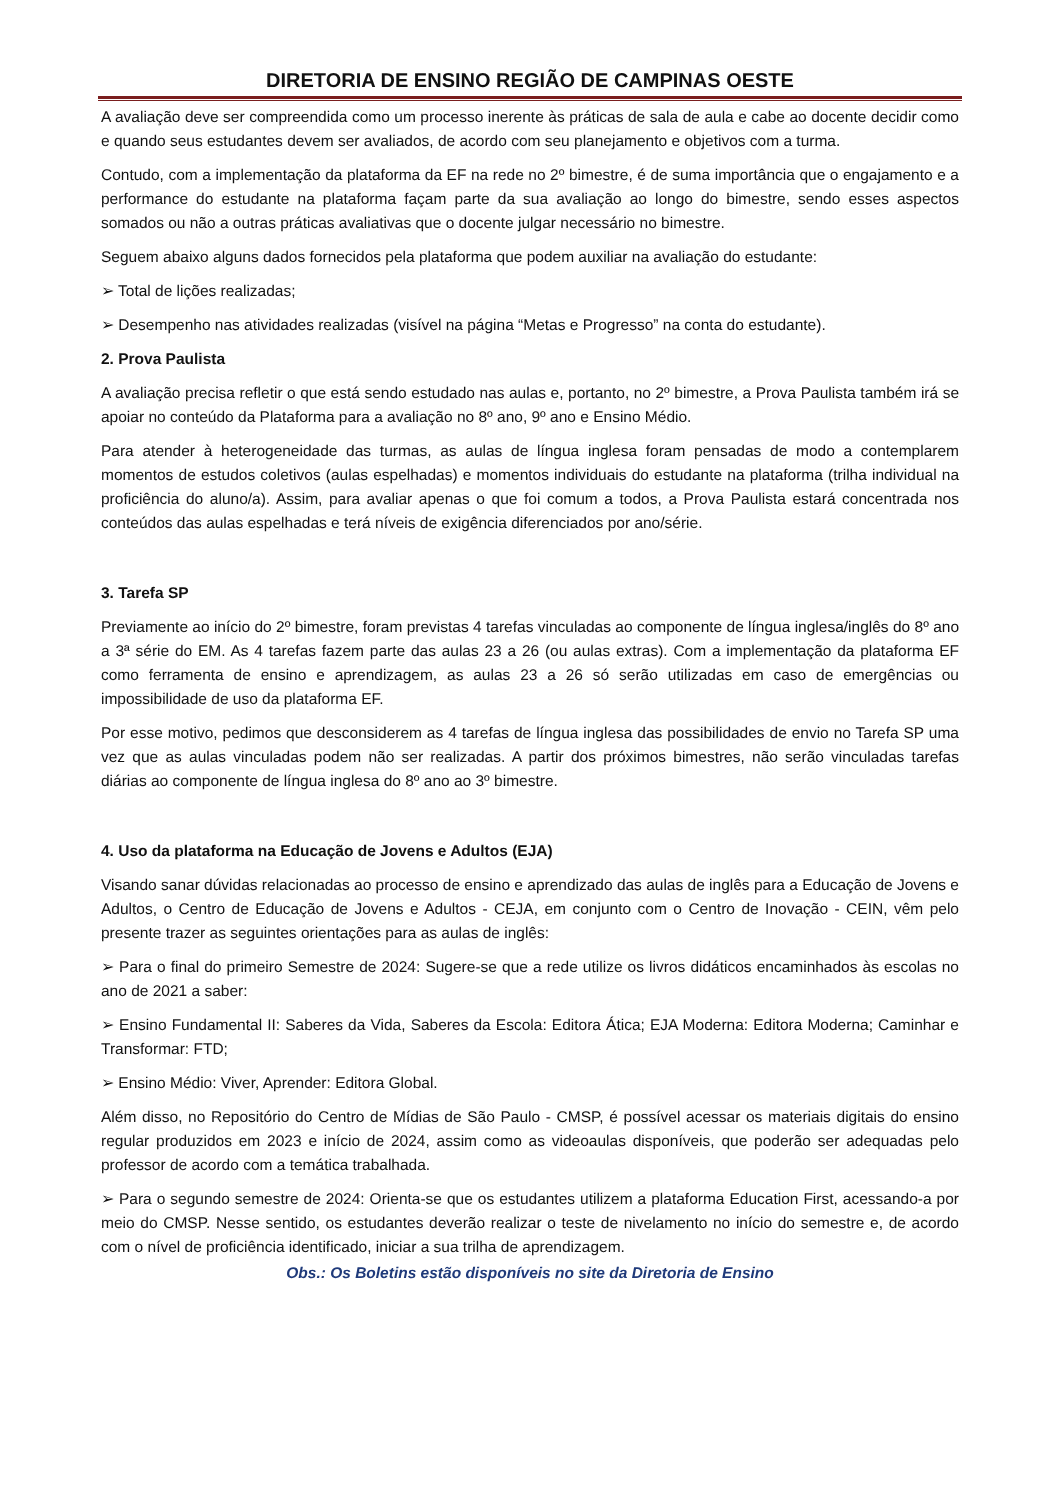DIRETORIA DE ENSINO REGIÃO DE CAMPINAS OESTE
A avaliação deve ser compreendida como um processo inerente às práticas de sala de aula e cabe ao docente decidir como e quando seus estudantes devem ser avaliados, de acordo com seu planejamento e objetivos com a turma.
Contudo, com a implementação da plataforma da EF na rede no 2º bimestre, é de suma importância que o engajamento e a performance do estudante na plataforma façam parte da sua avaliação ao longo do bimestre, sendo esses aspectos somados ou não a outras práticas avaliativas que o docente julgar necessário no bimestre.
Seguem abaixo alguns dados fornecidos pela plataforma que podem auxiliar na avaliação do estudante:
➢ Total de lições realizadas;
➢ Desempenho nas atividades realizadas (visível na página “Metas e Progresso” na conta do estudante).
2. Prova Paulista
A avaliação precisa refletir o que está sendo estudado nas aulas e, portanto, no 2º bimestre, a Prova Paulista também irá se apoiar no conteúdo da Plataforma para a avaliação no 8º ano, 9º ano e Ensino Médio.
Para atender à heterogeneidade das turmas, as aulas de língua inglesa foram pensadas de modo a contemplarem momentos de estudos coletivos (aulas espelhadas) e momentos individuais do estudante na plataforma (trilha individual na proficiência do aluno/a). Assim, para avaliar apenas o que foi comum a todos, a Prova Paulista estará concentrada nos conteúdos das aulas espelhadas e terá níveis de exigência diferenciados por ano/série.
3. Tarefa SP
Previamente ao início do 2º bimestre, foram previstas 4 tarefas vinculadas ao componente de língua inglesa/inglês do 8º ano a 3ª série do EM. As 4 tarefas fazem parte das aulas 23 a 26 (ou aulas extras). Com a implementação da plataforma EF como ferramenta de ensino e aprendizagem, as aulas 23 a 26 só serão utilizadas em caso de emergências ou impossibilidade de uso da plataforma EF.
Por esse motivo, pedimos que desconsiderem as 4 tarefas de língua inglesa das possibilidades de envio no Tarefa SP uma vez que as aulas vinculadas podem não ser realizadas. A partir dos próximos bimestres, não serão vinculadas tarefas diárias ao componente de língua inglesa do 8º ano ao 3º bimestre.
4. Uso da plataforma na Educação de Jovens e Adultos (EJA)
Visando sanar dúvidas relacionadas ao processo de ensino e aprendizado das aulas de inglês para a Educação de Jovens e Adultos, o Centro de Educação de Jovens e Adultos - CEJA, em conjunto com o Centro de Inovação - CEIN, vêm pelo presente trazer as seguintes orientações para as aulas de inglês:
➢ Para o final do primeiro Semestre de 2024: Sugere-se que a rede utilize os livros didáticos encaminhados às escolas no ano de 2021 a saber:
➢ Ensino Fundamental II: Saberes da Vida, Saberes da Escola: Editora Ática; EJA Moderna: Editora Moderna; Caminhar e Transformar: FTD;
➢ Ensino Médio: Viver, Aprender: Editora Global.
Além disso, no Repositório do Centro de Mídias de São Paulo - CMSP, é possível acessar os materiais digitais do ensino regular produzidos em 2023 e início de 2024, assim como as videoaulas disponíveis, que poderão ser adequadas pelo professor de acordo com a temática trabalhada.
➢ Para o segundo semestre de 2024: Orienta-se que os estudantes utilizem a plataforma Education First, acessando-a por meio do CMSP. Nesse sentido, os estudantes deverão realizar o teste de nivelamento no início do semestre e, de acordo com o nível de proficiência identificado, iniciar a sua trilha de aprendizagem.
Obs.: Os Boletins estão disponíveis no site da Diretoria de Ensino